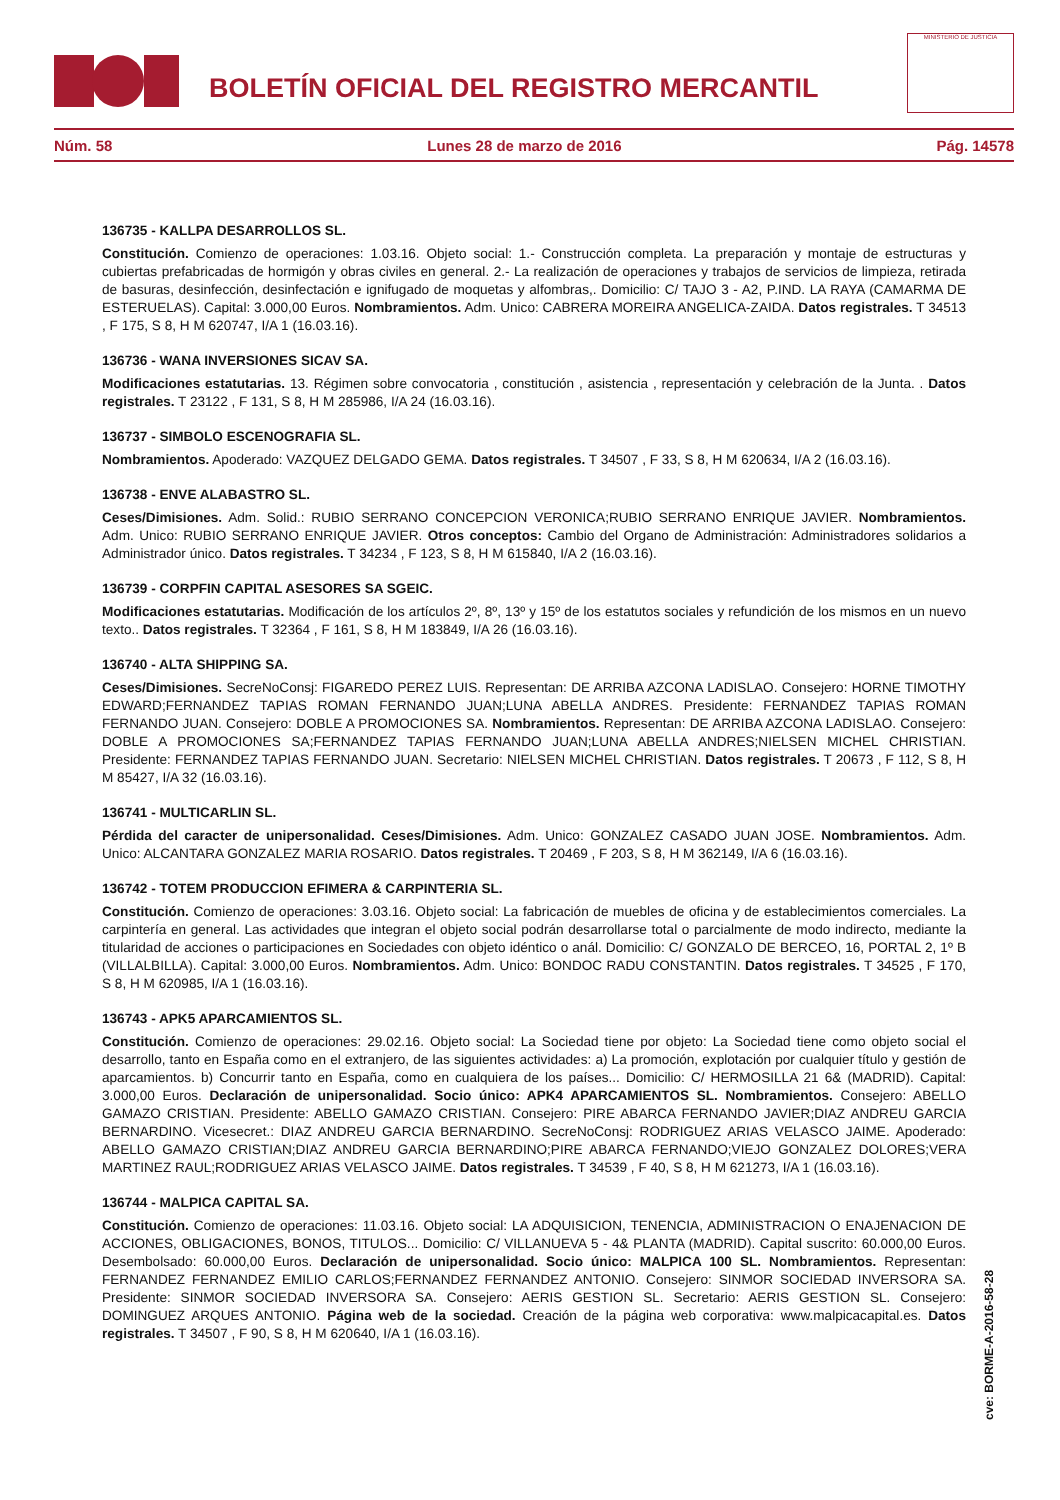BOLETÍN OFICIAL DEL REGISTRO MERCANTIL
MINISTERIO DE JUSTICIA
Núm. 58 Lunes 28 de marzo de 2016 Pág. 14578
136735 - KALLPA DESARROLLOS SL.
Constitución. Comienzo de operaciones: 1.03.16. Objeto social: 1.- Construcción completa. La preparación y montaje de estructuras y cubiertas prefabricadas de hormigón y obras civiles en general. 2.- La realización de operaciones y trabajos de servicios de limpieza, retirada de basuras, desinfección, desinfectación e ignifugado de moquetas y alfombras,. Domicilio: C/ TAJO 3 - A2, P.IND. LA RAYA (CAMARMA DE ESTERUELAS). Capital: 3.000,00 Euros. Nombramientos. Adm. Unico: CABRERA MOREIRA ANGELICA-ZAIDA. Datos registrales. T 34513 , F 175, S 8, H M 620747, I/A 1 (16.03.16).
136736 - WANA INVERSIONES SICAV SA.
Modificaciones estatutarias. 13. Régimen sobre convocatoria , constitución , asistencia , representación y celebración de la Junta. . Datos registrales. T 23122 , F 131, S 8, H M 285986, I/A 24 (16.03.16).
136737 - SIMBOLO ESCENOGRAFIA SL.
Nombramientos. Apoderado: VAZQUEZ DELGADO GEMA. Datos registrales. T 34507 , F 33, S 8, H M 620634, I/A 2 (16.03.16).
136738 - ENVE ALABASTRO SL.
Ceses/Dimisiones. Adm. Solid.: RUBIO SERRANO CONCEPCION VERONICA;RUBIO SERRANO ENRIQUE JAVIER. Nombramientos. Adm. Unico: RUBIO SERRANO ENRIQUE JAVIER. Otros conceptos: Cambio del Organo de Administración: Administradores solidarios a Administrador único. Datos registrales. T 34234 , F 123, S 8, H M 615840, I/A 2 (16.03.16).
136739 - CORPFIN CAPITAL ASESORES SA SGEIC.
Modificaciones estatutarias. Modificación de los artículos 2º, 8º, 13º y 15º de los estatutos sociales y refundición de los mismos en un nuevo texto.. Datos registrales. T 32364 , F 161, S 8, H M 183849, I/A 26 (16.03.16).
136740 - ALTA SHIPPING SA.
Ceses/Dimisiones. SecreNoConsj: FIGAREDO PEREZ LUIS. Representan: DE ARRIBA AZCONA LADISLAO. Consejero: HORNE TIMOTHY EDWARD;FERNANDEZ TAPIAS ROMAN FERNANDO JUAN;LUNA ABELLA ANDRES. Presidente: FERNANDEZ TAPIAS ROMAN FERNANDO JUAN. Consejero: DOBLE A PROMOCIONES SA. Nombramientos. Representan: DE ARRIBA AZCONA LADISLAO. Consejero: DOBLE A PROMOCIONES SA;FERNANDEZ TAPIAS FERNANDO JUAN;LUNA ABELLA ANDRES;NIELSEN MICHEL CHRISTIAN. Presidente: FERNANDEZ TAPIAS FERNANDO JUAN. Secretario: NIELSEN MICHEL CHRISTIAN. Datos registrales. T 20673 , F 112, S 8, H M 85427, I/A 32 (16.03.16).
136741 - MULTICARLIN SL.
Pérdida del caracter de unipersonalidad. Ceses/Dimisiones. Adm. Unico: GONZALEZ CASADO JUAN JOSE. Nombramientos. Adm. Unico: ALCANTARA GONZALEZ MARIA ROSARIO. Datos registrales. T 20469 , F 203, S 8, H M 362149, I/A 6 (16.03.16).
136742 - TOTEM PRODUCCION EFIMERA & CARPINTERIA SL.
Constitución. Comienzo de operaciones: 3.03.16. Objeto social: La fabricación de muebles de oficina y de establecimientos comerciales. La carpintería en general. Las actividades que integran el objeto social podrán desarrollarse total o parcialmente de modo indirecto, mediante la titularidad de acciones o participaciones en Sociedades con objeto idéntico o anál. Domicilio: C/ GONZALO DE BERCEO, 16, PORTAL 2, 1º B (VILLALBILLA). Capital: 3.000,00 Euros. Nombramientos. Adm. Unico: BONDOC RADU CONSTANTIN. Datos registrales. T 34525 , F 170, S 8, H M 620985, I/A 1 (16.03.16).
136743 - APK5 APARCAMIENTOS SL.
Constitución. Comienzo de operaciones: 29.02.16. Objeto social: La Sociedad tiene por objeto: La Sociedad tiene como objeto social el desarrollo, tanto en España como en el extranjero, de las siguientes actividades: a) La promoción, explotación por cualquier título y gestión de aparcamientos. b) Concurrir tanto en España, como en cualquiera de los países... Domicilio: C/ HERMOSILLA 21 6& (MADRID). Capital: 3.000,00 Euros. Declaración de unipersonalidad. Socio único: APK4 APARCAMIENTOS SL. Nombramientos. Consejero: ABELLO GAMAZO CRISTIAN. Presidente: ABELLO GAMAZO CRISTIAN. Consejero: PIRE ABARCA FERNANDO JAVIER;DIAZ ANDREU GARCIA BERNARDINO. Vicesecret.: DIAZ ANDREU GARCIA BERNARDINO. SecreNoConsj: RODRIGUEZ ARIAS VELASCO JAIME. Apoderado: ABELLO GAMAZO CRISTIAN;DIAZ ANDREU GARCIA BERNARDINO;PIRE ABARCA FERNANDO;VIEJO GONZALEZ DOLORES;VERA MARTINEZ RAUL;RODRIGUEZ ARIAS VELASCO JAIME. Datos registrales. T 34539 , F 40, S 8, H M 621273, I/A 1 (16.03.16).
136744 - MALPICA CAPITAL SA.
Constitución. Comienzo de operaciones: 11.03.16. Objeto social: LA ADQUISICION, TENENCIA, ADMINISTRACION O ENAJENACION DE ACCIONES, OBLIGACIONES, BONOS, TITULOS... Domicilio: C/ VILLANUEVA 5 - 4& PLANTA (MADRID). Capital suscrito: 60.000,00 Euros. Desembolsado: 60.000,00 Euros. Declaración de unipersonalidad. Socio único: MALPICA 100 SL. Nombramientos. Representan: FERNANDEZ FERNANDEZ EMILIO CARLOS;FERNANDEZ FERNANDEZ ANTONIO. Consejero: SINMOR SOCIEDAD INVERSORA SA. Presidente: SINMOR SOCIEDAD INVERSORA SA. Consejero: AERIS GESTION SL. Secretario: AERIS GESTION SL. Consejero: DOMINGUEZ ARQUES ANTONIO. Página web de la sociedad. Creación de la página web corporativa: www.malpicacapital.es. Datos registrales. T 34507 , F 90, S 8, H M 620640, I/A 1 (16.03.16).
cve: BORME-A-2016-58-28